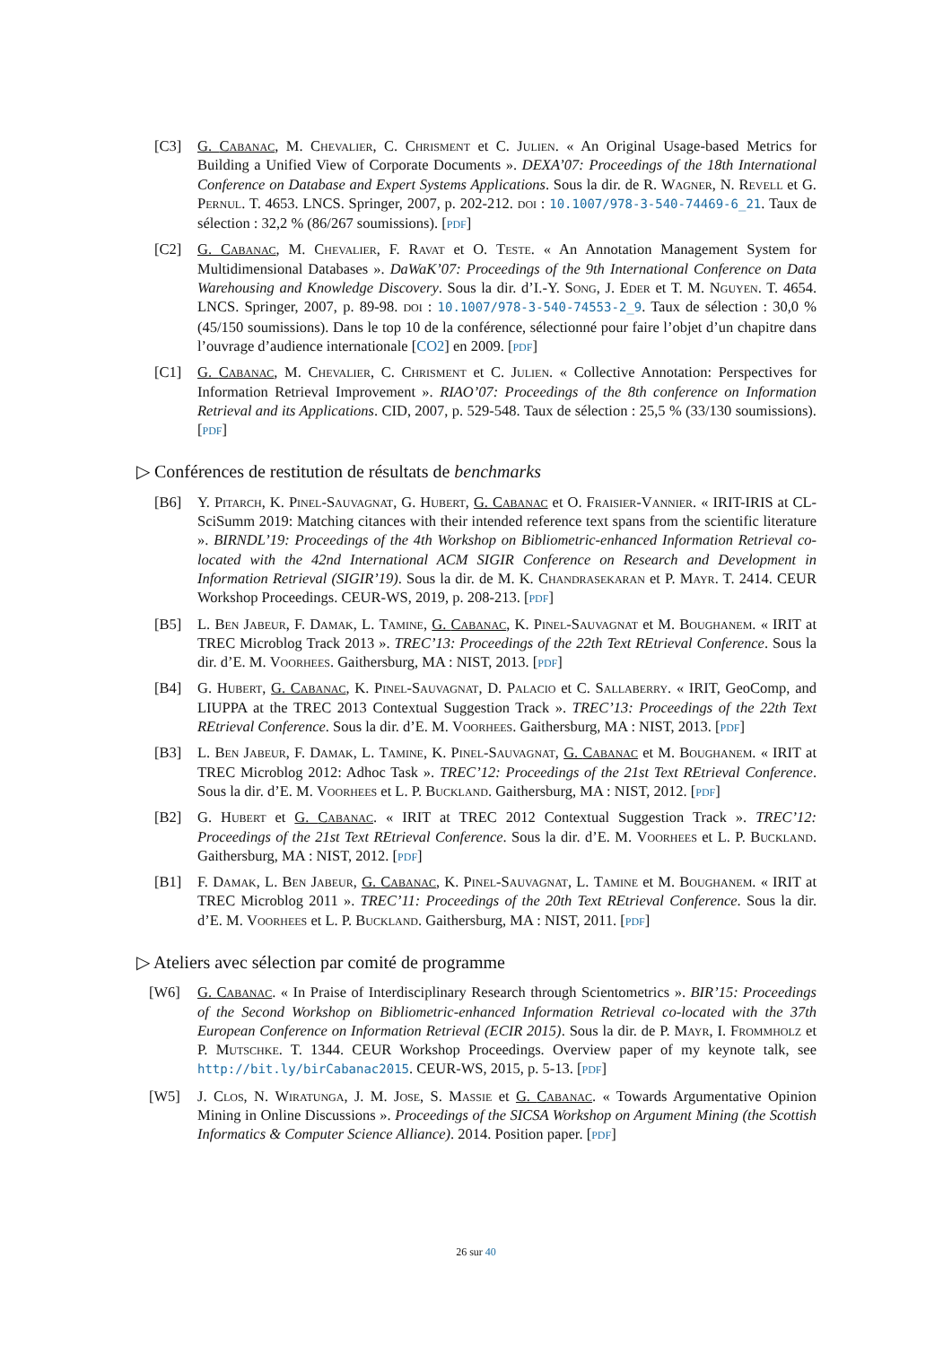[C3] G. Cabanac, M. Chevalier, C. Chrisment et C. Julien. « An Original Usage-based Metrics for Building a Unified View of Corporate Documents ». DEXA’07: Proceedings of the 18th International Conference on Database and Expert Systems Applications. Sous la dir. de R. Wagner, N. Revell et G. Pernul. T. 4653. LNCS. Springer, 2007, p. 202-212. doi : 10.1007/978-3-540-74469-6_21. Taux de sélection : 32,2 % (86/267 soumissions). [pdf]
[C2] G. Cabanac, M. Chevalier, F. Ravat et O. Teste. « An Annotation Management System for Multidimensional Databases ». DaWaK’07: Proceedings of the 9th International Conference on Data Warehousing and Knowledge Discovery. Sous la dir. d’I.-Y. Song, J. Eder et T. M. Nguyen. T. 4654. LNCS. Springer, 2007, p. 89-98. doi : 10.1007/978-3-540-74553-2_9. Taux de sélection : 30,0 % (45/150 soumissions). Dans le top 10 de la conférence, sélectionné pour faire l’objet d’un chapitre dans l’ouvrage d’audience internationale [CO2] en 2009. [pdf]
[C1] G. Cabanac, M. Chevalier, C. Chrisment et C. Julien. « Collective Annotation: Perspectives for Information Retrieval Improvement ». RIAO’07: Proceedings of the 8th conference on Information Retrieval and its Applications. CID, 2007, p. 529-548. Taux de sélection : 25,5 % (33/130 soumissions). [pdf]
▷ Conférences de restitution de résultats de benchmarks
[B6] Y. Pitarch, K. Pinel-Sauvagnat, G. Hubert, G. Cabanac et O. Fraisier-Vannier. « IRIT-IRIS at CL-SciSumm 2019: Matching citances with their intended reference text spans from the scientific literature ». BIRNDL’19: Proceedings of the 4th Workshop on Bibliometric-enhanced Information Retrieval co-located with the 42nd International ACM SIGIR Conference on Research and Development in Information Retrieval (SIGIR’19). Sous la dir. de M. K. Chandrasekaran et P. Mayr. T. 2414. CEUR Workshop Proceedings. CEUR-WS, 2019, p. 208-213. [pdf]
[B5] L. Ben Jabeur, F. Damak, L. Tamine, G. Cabanac, K. Pinel-Sauvagnat et M. Boughanem. « IRIT at TREC Microblog Track 2013 ». TREC’13: Proceedings of the 22th Text REtrieval Conference. Sous la dir. d’E. M. Voorhees. Gaithersburg, MA : NIST, 2013. [pdf]
[B4] G. Hubert, G. Cabanac, K. Pinel-Sauvagnat, D. Palacio et C. Sallaberry. « IRIT, GeoComp, and LIUPPA at the TREC 2013 Contextual Suggestion Track ». TREC’13: Proceedings of the 22th Text REtrieval Conference. Sous la dir. d’E. M. Voorhees. Gaithersburg, MA : NIST, 2013. [pdf]
[B3] L. Ben Jabeur, F. Damak, L. Tamine, K. Pinel-Sauvagnat, G. Cabanac et M. Boughanem. « IRIT at TREC Microblog 2012: Adhoc Task ». TREC’12: Proceedings of the 21st Text REtrieval Conference. Sous la dir. d’E. M. Voorhees et L. P. Buckland. Gaithersburg, MA : NIST, 2012. [pdf]
[B2] G. Hubert et G. Cabanac. « IRIT at TREC 2012 Contextual Suggestion Track ». TREC’12: Proceedings of the 21st Text REtrieval Conference. Sous la dir. d’E. M. Voorhees et L. P. Buckland. Gaithersburg, MA : NIST, 2012. [pdf]
[B1] F. Damak, L. Ben Jabeur, G. Cabanac, K. Pinel-Sauvagnat, L. Tamine et M. Boughanem. « IRIT at TREC Microblog 2011 ». TREC’11: Proceedings of the 20th Text REtrieval Conference. Sous la dir. d’E. M. Voorhees et L. P. Buckland. Gaithersburg, MA : NIST, 2011. [pdf]
▷ Ateliers avec sélection par comité de programme
[W6] G. Cabanac. « In Praise of Interdisciplinary Research through Scientometrics ». BIR’15: Proceedings of the Second Workshop on Bibliometric-enhanced Information Retrieval co-located with the 37th European Conference on Information Retrieval (ECIR 2015). Sous la dir. de P. Mayr, I. Frommholz et P. Mutschke. T. 1344. CEUR Workshop Proceedings. Overview paper of my keynote talk, see http://bit.ly/birCabanac2015. CEUR-WS, 2015, p. 5-13. [pdf]
[W5] J. Clos, N. Wiratunga, J. M. Jose, S. Massie et G. Cabanac. « Towards Argumentative Opinion Mining in Online Discussions ». Proceedings of the SICSA Workshop on Argument Mining (the Scottish Informatics & Computer Science Alliance). 2014. Position paper. [pdf]
26 sur 40